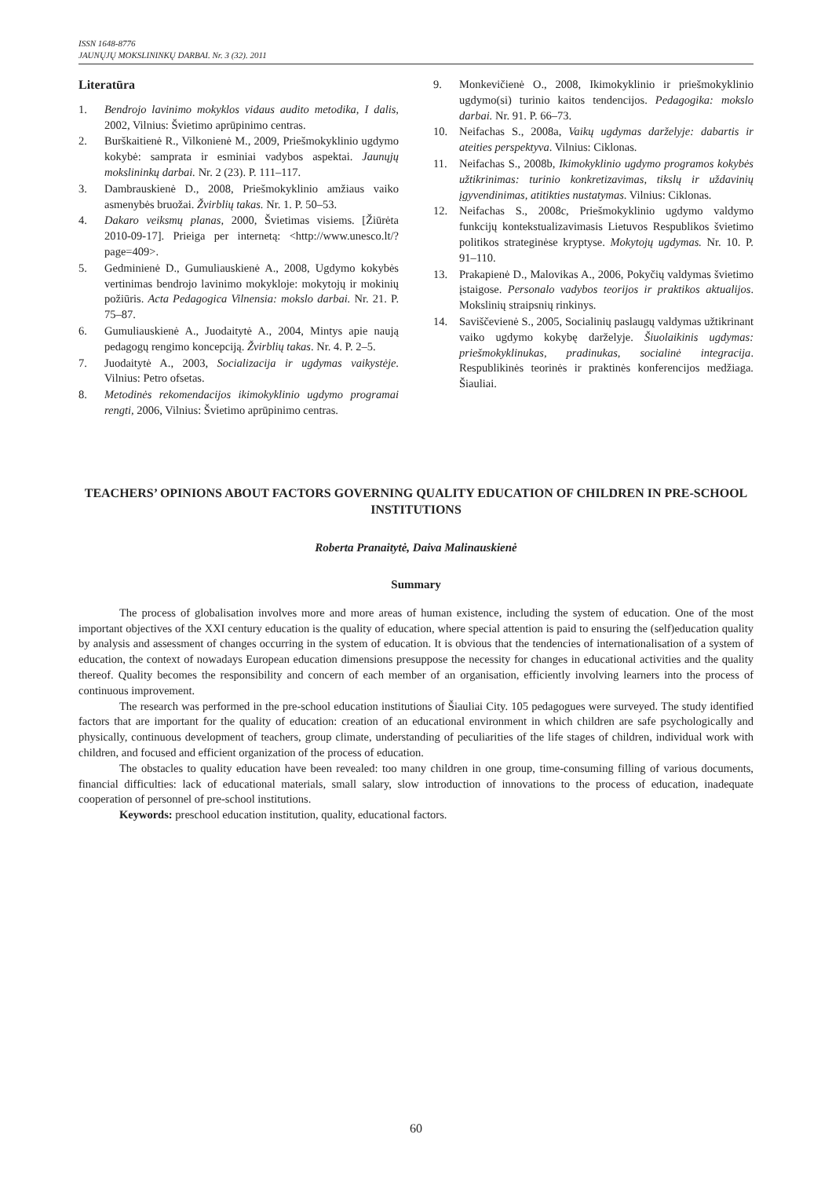ISSN 1648-8776
JAUNŲJŲ MOKSLININKŲ DARBAI. Nr. 3 (32). 2011
Literatūra
1. Bendrojo lavinimo mokyklos vidaus audito metodika, I dalis, 2002, Vilnius: Švietimo aprūpinimo centras.
2. Burškaitienė R., Vilkonienė M., 2009, Priešmokyklinio ugdymo kokybė: samprata ir esminiai vadybos aspektai. Jaunųjų mokslininkų darbai. Nr. 2 (23). P. 111–117.
3. Dambrauskienė D., 2008, Priešmokyklinio amžiaus vaiko asmenybės bruožai. Žvirblių takas. Nr. 1. P. 50–53.
4. Dakaro veiksmų planas, 2000, Švietimas visiems. [Žiūrėta 2010-09-17]. Prieiga per internetą: <http://www.unesco.lt/?page=409>.
5. Gedminienė D., Gumuliauskienė A., 2008, Ugdymo kokybės vertinimas bendrojo lavinimo mokykloje: mokytojų ir mokinių požiūris. Acta Pedagogica Vilnensia: mokslo darbai. Nr. 21. P. 75–87.
6. Gumuliauskienė A., Juodaitytė A., 2004, Mintys apie naują pedagogų rengimo koncepciją. Žvirblių takas. Nr. 4. P. 2–5.
7. Juodaitytė A., 2003, Socializacija ir ugdymas vaikystėje. Vilnius: Petro ofsetas.
8. Metodinės rekomendacijos ikimokyklinio ugdymo programai rengti, 2006, Vilnius: Švietimo aprūpinimo centras.
9. Monkevičienė O., 2008, Ikimokyklinio ir priešmokyklinio ugdymo(si) turinio kaitos tendencijos. Pedagogika: mokslo darbai. Nr. 91. P. 66–73.
10. Neifachas S., 2008a, Vaikų ugdymas darželyje: dabartis ir ateities perspektyva. Vilnius: Ciklonas.
11. Neifachas S., 2008b, Ikimokyklinio ugdymo programos kokybės užtikrinimas: turinio konkretizavimas, tikslų ir uždavinių įgyvendinimas, atitikties nustatymas. Vilnius: Ciklonas.
12. Neifachas S., 2008c, Priešmokyklinio ugdymo valdymo funkcijų kontekstualizavimasis Lietuvos Respublikos švietimo politikos strateginėse kryptyse. Mokytojų ugdymas. Nr. 10. P. 91–110.
13. Prakapienė D., Malovikas A., 2006, Pokyčių valdymas švietimo įstaigose. Personalo vadybos teorijos ir praktikos aktualijos. Mokslinių straipsnių rinkinys.
14. Saviščevienė S., 2005, Socialinių paslaugų valdymas užtikrinant vaiko ugdymo kokybę darželyje. Šiuolaikinis ugdymas: priešmokyklinukas, pradinukas, socialinė integracija. Respublikinės teorinės ir praktinės konferencijos medžiaga. Šiauliai.
TEACHERS’ OPINIONS ABOUT FACTORS GOVERNING QUALITY EDUCATION OF CHILDREN IN PRE-SCHOOL INSTITUTIONS
Roberta Pranaitytė, Daiva Malinauskienė
Summary
The process of globalisation involves more and more areas of human existence, including the system of education. One of the most important objectives of the XXI century education is the quality of education, where special attention is paid to ensuring the (self)education quality by analysis and assessment of changes occurring in the system of education. It is obvious that the tendencies of internationalisation of a system of education, the context of nowadays European education dimensions presuppose the necessity for changes in educational activities and the quality thereof. Quality becomes the responsibility and concern of each member of an organisation, efficiently involving learners into the process of continuous improvement.
The research was performed in the pre-school education institutions of Šiauliai City. 105 pedagogues were surveyed. The study identified factors that are important for the quality of education: creation of an educational environment in which children are safe psychologically and physically, continuous development of teachers, group climate, understanding of peculiarities of the life stages of children, individual work with children, and focused and efficient organization of the process of education.
The obstacles to quality education have been revealed: too many children in one group, time-consuming filling of various documents, financial difficulties: lack of educational materials, small salary, slow introduction of innovations to the process of education, inadequate cooperation of personnel of pre-school institutions.
Keywords: preschool education institution, quality, educational factors.
60